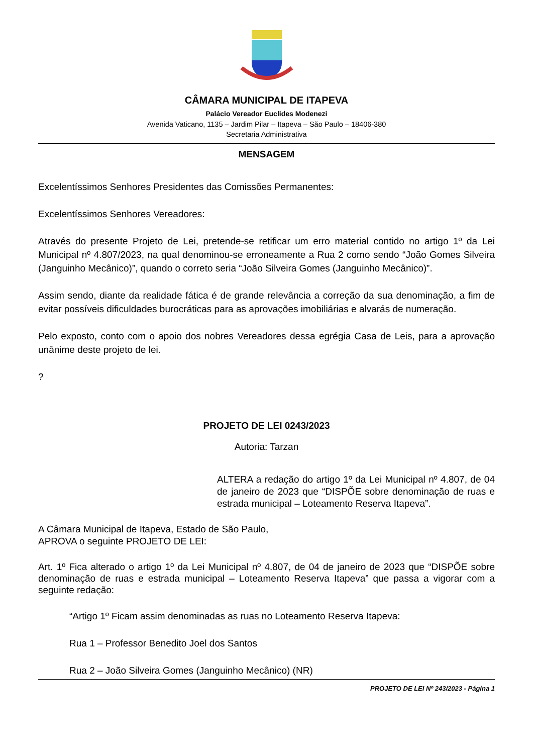CÂMARA MUNICIPAL DE ITAPEVA
Palácio Vereador Euclides Modenezi
Avenida Vaticano, 1135 – Jardim Pilar – Itapeva – São Paulo – 18406-380
Secretaria Administrativa
MENSAGEM
Excelentíssimos Senhores Presidentes das Comissões Permanentes:
Excelentíssimos Senhores Vereadores:
Através do presente Projeto de Lei, pretende-se retificar um erro material contido no artigo 1º da Lei Municipal nº 4.807/2023, na qual denominou-se erroneamente a Rua 2 como sendo “João Gomes Silveira (Janguinho Mecânico)”, quando o correto seria “João Silveira Gomes (Janguinho Mecânico)”.
Assim sendo, diante da realidade fática é de grande relevância a correção da sua denominação, a fim de evitar possíveis dificuldades burocráticas para as aprovações imobiliárias e alvarás de numeração.
Pelo exposto, conto com o apoio dos nobres Vereadores dessa egrégia Casa de Leis, para a aprovação unânime deste projeto de lei.
?
PROJETO DE LEI 0243/2023
Autoria: Tarzan
ALTERA a redação do artigo 1º da Lei Municipal nº 4.807, de 04 de janeiro de 2023 que “DISPÕE sobre denominação de ruas e estrada municipal – Loteamento Reserva Itapeva”.
A Câmara Municipal de Itapeva, Estado de São Paulo, APROVA o seguinte PROJETO DE LEI:
Art. 1º Fica alterado o artigo 1º da Lei Municipal nº 4.807, de 04 de janeiro de 2023 que “DISPÕE sobre denominação de ruas e estrada municipal – Loteamento Reserva Itapeva” que passa a vigorar com a seguinte redação:
“Artigo 1º Ficam assim denominadas as ruas no Loteamento Reserva Itapeva:
Rua 1 – Professor Benedito Joel dos Santos
Rua 2 – João Silveira Gomes (Janguinho Mecânico) (NR)
PROJETO DE LEI Nº 243/2023 - Página 1